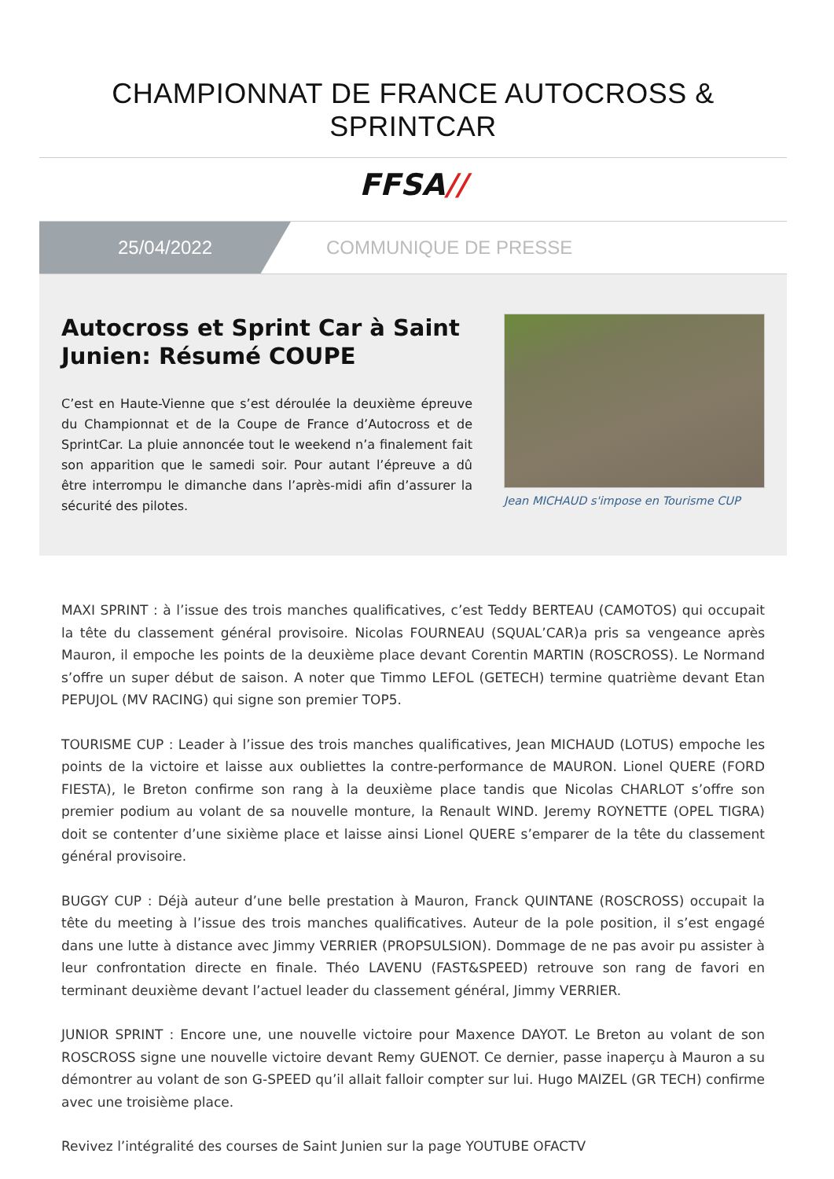CHAMPIONNAT DE FRANCE AUTOCROSS & SPRINTCAR
FFSA//
25/04/2022 COMMUNIQUE DE PRESSE
Autocross et Sprint Car à Saint Junien: Résumé COUPE
C’est en Haute-Vienne que s’est déroulée la deuxième épreuve du Championnat et de la Coupe de France d’Autocross et de SprintCar. La pluie annoncée tout le weekend n’a finalement fait son apparition que le samedi soir. Pour autant l’épreuve a dû être interrompu le dimanche dans l’après-midi afin d’assurer la sécurité des pilotes.
Jean MICHAUD s'impose en Tourisme CUP
MAXI SPRINT : à l’issue des trois manches qualificatives, c’est Teddy BERTEAU (CAMOTOS) qui occupait la tête du classement général provisoire. Nicolas FOURNEAU (SQUAL’CAR)a pris sa vengeance après Mauron, il empoche les points de la deuxième place devant Corentin MARTIN (ROSCROSS). Le Normand s’offre un super début de saison. A noter que Timmo LEFOL (GETECH) termine quatrième devant Etan PEPUJOL (MV RACING) qui signe son premier TOP5.
TOURISME CUP : Leader à l’issue des trois manches qualificatives, Jean MICHAUD (LOTUS) empoche les points de la victoire et laisse aux oubliettes la contre-performance de MAURON. Lionel QUERE (FORD FIESTA), le Breton confirme son rang à la deuxième place tandis que Nicolas CHARLOT s’offre son premier podium au volant de sa nouvelle monture, la Renault WIND. Jeremy ROYNETTE (OPEL TIGRA) doit se contenter d’une sixième place et laisse ainsi Lionel QUERE s’emparer de la tête du classement général provisoire.
BUGGY CUP : Déjà auteur d’une belle prestation à Mauron, Franck QUINTANE (ROSCROSS) occupait la tête du meeting à l’issue des trois manches qualificatives. Auteur de la pole position, il s’est engagé dans une lutte à distance avec Jimmy VERRIER (PROPSULSION). Dommage de ne pas avoir pu assister à leur confrontation directe en finale. Théo LAVENU (FAST&SPEED) retrouve son rang de favori en terminant deuxième devant l’actuel leader du classement général, Jimmy VERRIER.
JUNIOR SPRINT : Encore une, une nouvelle victoire pour Maxence DAYOT. Le Breton au volant de son ROSCROSS signe une nouvelle victoire devant Remy GUENOT. Ce dernier, passe inaperçu à Mauron a su démontrer au volant de son G-SPEED qu’il allait falloir compter sur lui. Hugo MAIZEL (GR TECH) confirme avec une troisième place.
Revivez l’intégralité des courses de Saint Junien sur la page YOUTUBE OFACTV